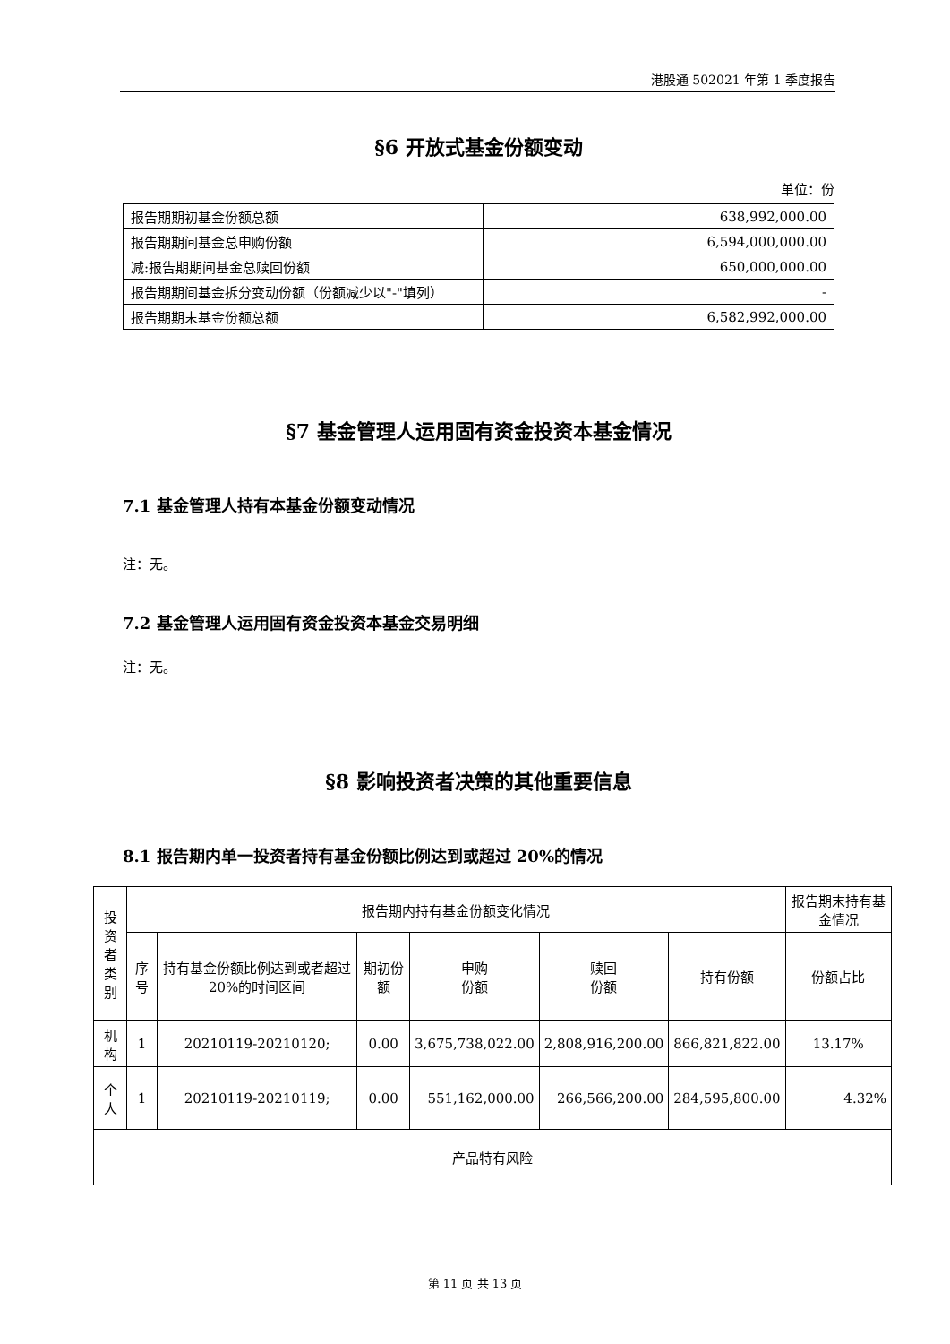港股通 502021 年第 1 季度报告
§6 开放式基金份额变动
单位：份
| 报告期期初基金份额总额 | 638,992,000.00 |
| 报告期期间基金总申购份额 | 6,594,000,000.00 |
| 减:报告期期间基金总赎回份额 | 650,000,000.00 |
| 报告期期间基金拆分变动份额（份额减少以"-"填列） | - |
| 报告期期末基金份额总额 | 6,582,992,000.00 |
§7 基金管理人运用固有资金投资本基金情况
7.1 基金管理人持有本基金份额变动情况
注：无。
7.2 基金管理人运用固有资金投资本基金交易明细
注：无。
§8 影响投资者决策的其他重要信息
8.1 报告期内单一投资者持有基金份额比例达到或超过 20%的情况
| 投资者类别 | 报告期内持有基金份额变化情况 | | | | | | 报告期末持有基金情况 |
| --- | --- | --- | --- | --- | --- | --- | --- |
| | 序号 | 持有基金份额比例达到或者超过 20%的时间区间 | 期初份额 | 申购 份额 | 赎回 份额 | 持有份额 | 份额占比 |
| 机构 | 1 | 20210119-20210120; | 0.00 | 3,675,738,022.00 | 2,808,916,200.00 | 866,821,822.00 | 13.17% |
| 个人 | 1 | 20210119-20210119; | 0.00 | 551,162,000.00 | 266,566,200.00 | 284,595,800.00 | 4.32% |
| 产品特有风险 | | | | | | | |
第 11 页 共 13 页